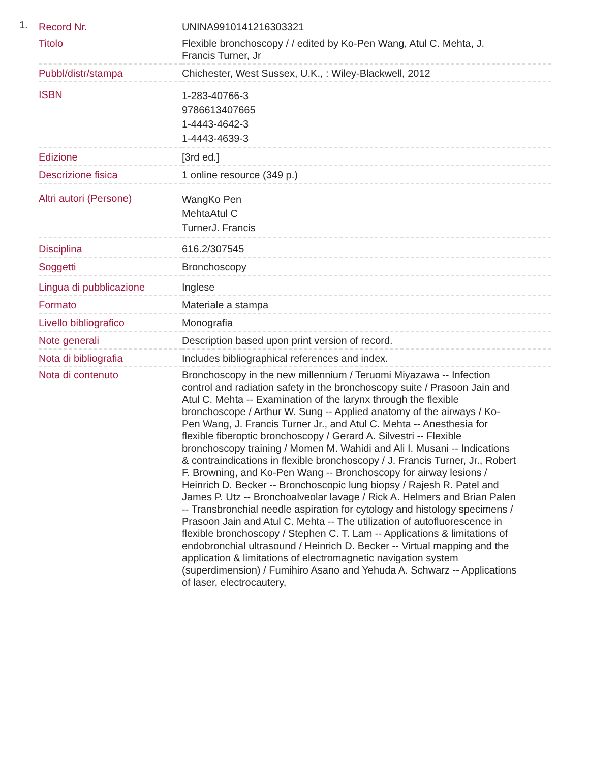1.
| Record Nr. | UNINA9910141216303321 |
| Titolo | Flexible bronchoscopy / / edited by Ko-Pen Wang, Atul C. Mehta, J. Francis Turner, Jr |
| Pubbl/distr/stampa | Chichester, West Sussex, U.K., : Wiley-Blackwell, 2012 |
| ISBN | 1-283-40766-3 9786613407665 1-4443-4642-3 1-4443-4639-3 |
| Edizione | [3rd ed.] |
| Descrizione fisica | 1 online resource (349 p.) |
| Altri autori (Persone) | WangKo Pen MehtaAtul C TurnerJ. Francis |
| Disciplina | 616.2/307545 |
| Soggetti | Bronchoscopy |
| Lingua di pubblicazione | Inglese |
| Formato | Materiale a stampa |
| Livello bibliografico | Monografia |
| Note generali | Description based upon print version of record. |
| Nota di bibliografia | Includes bibliographical references and index. |
| Nota di contenuto | Bronchoscopy in the new millennium / Teruomi Miyazawa -- Infection control and radiation safety in the bronchoscopy suite / Prasoon Jain and Atul C. Mehta -- Examination of the larynx through the flexible bronchoscope / Arthur W. Sung -- Applied anatomy of the airways / Ko-Pen Wang, J. Francis Turner Jr., and Atul C. Mehta -- Anesthesia for flexible fiberoptic bronchoscopy / Gerard A. Silvestri -- Flexible bronchoscopy training / Momen M. Wahidi and Ali I. Musani -- Indications & contraindications in flexible bronchoscopy / J. Francis Turner, Jr., Robert F. Browning, and Ko-Pen Wang -- Bronchoscopy for airway lesions / Heinrich D. Becker -- Bronchoscopic lung biopsy / Rajesh R. Patel and James P. Utz -- Bronchoalveolar lavage / Rick A. Helmers and Brian Palen -- Transbronchial needle aspiration for cytology and histology specimens / Prasoon Jain and Atul C. Mehta -- The utilization of autofluorescence in flexible bronchoscopy / Stephen C. T. Lam -- Applications & limitations of endobronchial ultrasound / Heinrich D. Becker -- Virtual mapping and the application & limitations of electromagnetic navigation system (superdimension) / Fumihiro Asano and Yehuda A. Schwarz -- Applications of laser, electrocautery, |